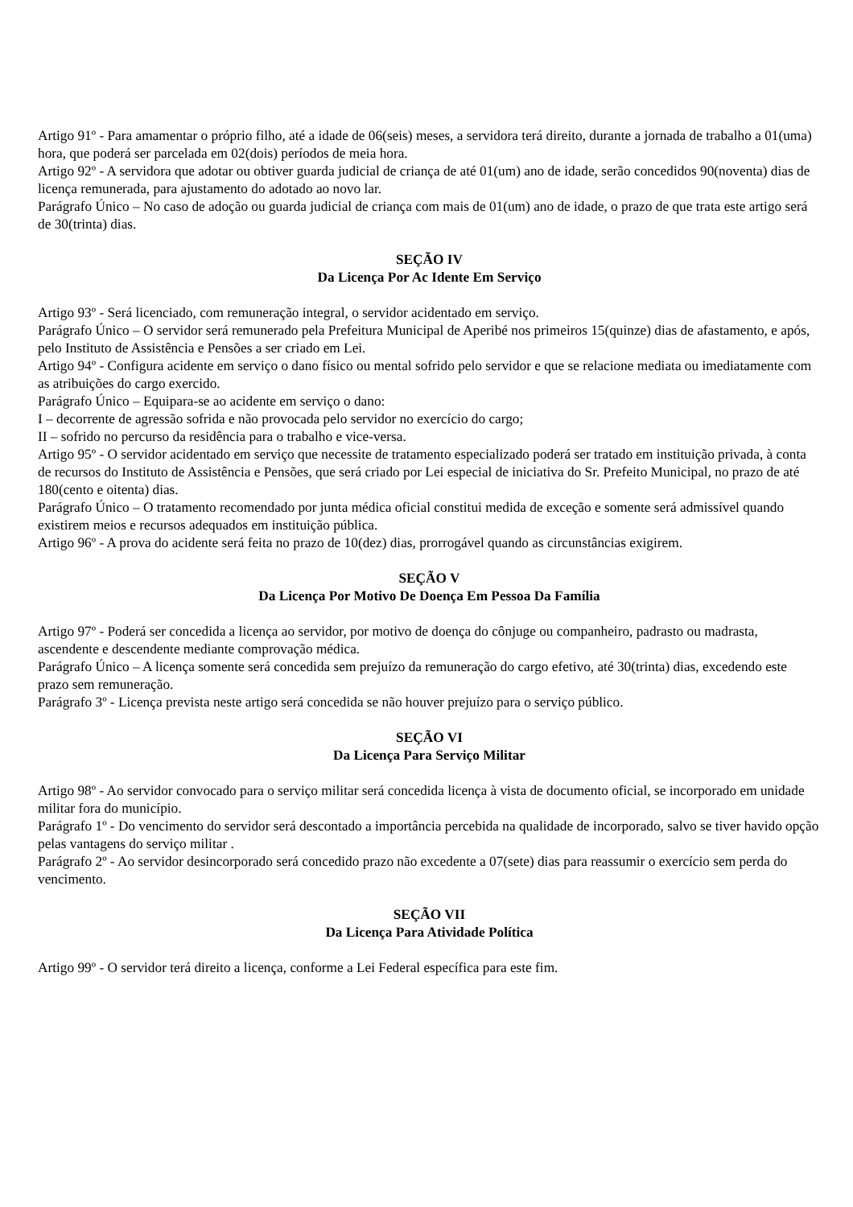Artigo 91º - Para amamentar o próprio filho, até a idade de 06(seis) meses, a servidora terá direito, durante a jornada de trabalho a 01(uma) hora, que poderá ser parcelada em 02(dois) períodos de meia hora.
Artigo 92º - A servidora que adotar ou obtiver guarda judicial de criança de até 01(um) ano de idade, serão concedidos 90(noventa) dias de licença remunerada, para ajustamento do adotado ao novo lar.
Parágrafo Único – No caso de adoção ou guarda judicial de criança com mais de 01(um) ano de idade, o prazo de que trata este artigo será de 30(trinta) dias.
SEÇÃO IV
Da Licença Por Ac Idente Em Serviço
Artigo 93º - Será licenciado, com remuneração integral, o servidor acidentado em serviço.
Parágrafo Único – O servidor será remunerado pela Prefeitura Municipal de Aperibé nos primeiros 15(quinze) dias de afastamento, e após, pelo Instituto de Assistência e Pensões a ser criado em Lei.
Artigo 94º - Configura acidente em serviço o dano físico ou mental sofrido pelo servidor e que se relacione mediata ou imediatamente com as atribuições do cargo exercido.
Parágrafo Único – Equipara-se ao acidente em serviço o dano:
I – decorrente de agressão sofrida e não provocada pelo servidor no exercício do cargo;
II – sofrido no percurso da residência para o trabalho e vice-versa.
Artigo 95º - O servidor acidentado em serviço que necessite de tratamento especializado poderá ser tratado em instituição privada, à conta de recursos do Instituto de Assistência e Pensões, que será criado por Lei especial de iniciativa do Sr. Prefeito Municipal, no prazo de até 180(cento e oitenta) dias.
Parágrafo Único – O tratamento recomendado por junta médica oficial constitui medida de exceção e somente será admissível quando existirem meios e recursos adequados em instituição pública.
Artigo 96º - A prova do acidente será feita no prazo de 10(dez) dias, prorrogável quando as circunstâncias exigirem.
SEÇÃO V
Da Licença Por Motivo De Doença Em Pessoa Da Família
Artigo 97º - Poderá ser concedida a licença ao servidor, por motivo de doença do cônjuge ou companheiro, padrasto ou madrasta, ascendente e descendente mediante comprovação médica.
Parágrafo Único – A licença somente será concedida sem prejuízo da remuneração do cargo efetivo, até 30(trinta) dias, excedendo este prazo sem remuneração.
Parágrafo 3º - Licença prevista neste artigo será concedida se não houver prejuízo para o serviço público.
SEÇÃO VI
Da Licença Para Serviço Militar
Artigo 98º - Ao servidor convocado para o serviço militar será concedida licença à vista de documento oficial, se incorporado em unidade militar fora do município.
Parágrafo 1º - Do vencimento do servidor será descontado a importância percebida na qualidade de incorporado, salvo se tiver havido opção pelas vantagens do serviço militar .
Parágrafo 2º - Ao servidor desincorporado será concedido prazo não excedente a 07(sete) dias para reassumir o exercício sem perda do vencimento.
SEÇÃO VII
Da Licença Para Atividade Política
Artigo 99º - O servidor terá direito a licença, conforme a Lei Federal específica para este fim.